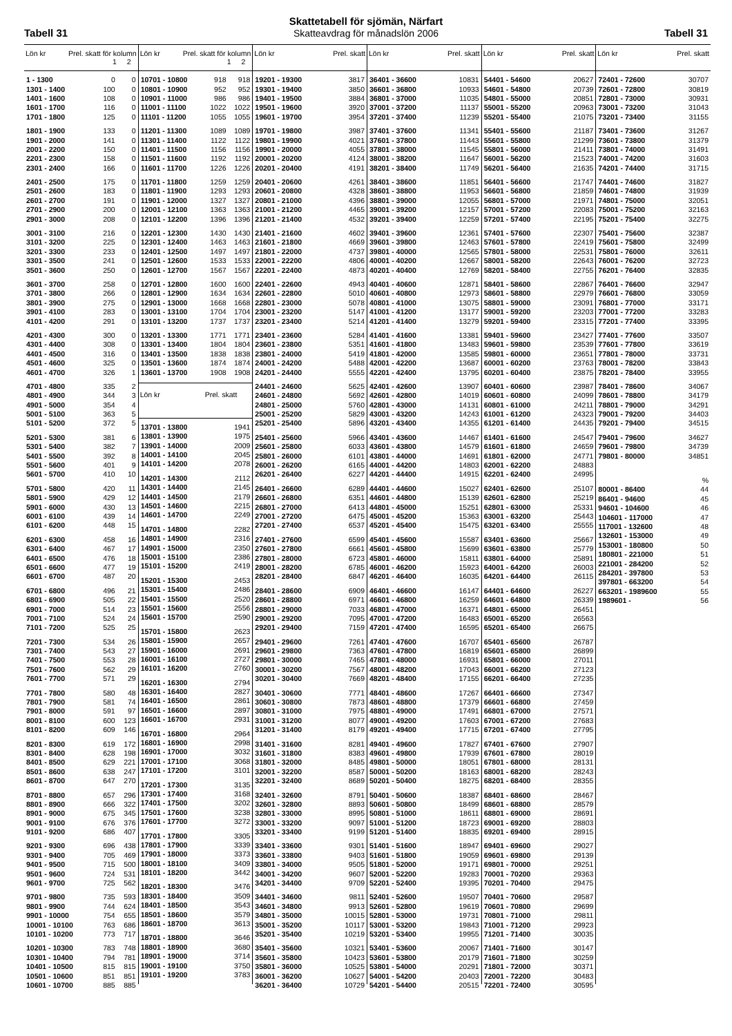Skattetabell för sjömän, Närfart
Tabell 31 Skatteavdrag för månadslön 2006 Tabell 31
Lön kr Prel. skatt för kolumn
1 2
| 1 - 1300 | 0 | 0 |
| 1301 - 1400 | 100 | 0 |
| 1401 - 1600 | 108 | 0 |
| 1601 - 1700 | 116 | 0 |
| 1701 - 1800 | 125 | 0 |
| 1801 - 1900 | 133 | 0 |
| 1901 - 2000 | 141 | 0 |
| 2001 - 2200 | 150 | 0 |
| 2201 - 2300 | 158 | 0 |
| 2301 - 2400 | 166 | 0 |
| 2401 - 2500 | 175 | 0 |
| 2501 - 2600 | 183 | 0 |
| 2601 - 2700 | 191 | 0 |
| 2701 - 2900 | 200 | 0 |
| 2901 - 3000 | 208 | 0 |
| 3001 - 3100 | 216 | 0 |
| 3101 - 3200 | 225 | 0 |
| 3201 - 3300 | 233 | 0 |
| 3301 - 3500 | 241 | 0 |
| 3501 - 3600 | 250 | 0 |
| 3601 - 3700 | 258 | 0 |
| 3701 - 3800 | 266 | 0 |
| 3801 - 3900 | 275 | 0 |
| 3901 - 4100 | 283 | 0 |
| 4101 - 4200 | 291 | 0 |
| 4201 - 4300 | 300 | 0 |
| 4301 - 4400 | 308 | 0 |
| 4401 - 4500 | 316 | 0 |
| 4501 - 4600 | 325 | 0 |
| 4601 - 4700 | 326 | 1 |
| 4701 - 4800 | 335 | 2 |
| 4801 - 4900 | 344 | 3 |
| 4901 - 5000 | 354 | 4 |
| 5001 - 5100 | 363 | 5 |
| 5101 - 5200 | 372 | 5 |
| 5201 - 5300 | 381 | 6 |
| 5301 - 5400 | 382 | 7 |
| 5401 - 5500 | 392 | 8 |
| 5501 - 5600 | 401 | 9 |
| 5601 - 5700 | 410 | 10 |
| 5701 - 5800 | 420 | 11 |
| 5801 - 5900 | 429 | 12 |
| 5901 - 6000 | 430 | 13 |
| 6001 - 6100 | 439 | 14 |
| 6101 - 6200 | 448 | 15 |
| 6201 - 6300 | 458 | 16 |
| 6301 - 6400 | 467 | 17 |
| 6401 - 6500 | 476 | 18 |
| 6501 - 6600 | 477 | 19 |
| 6601 - 6700 | 487 | 20 |
| 6701 - 6800 | 496 | 21 |
| 6801 - 6900 | 505 | 22 |
| 6901 - 7000 | 514 | 23 |
| 7001 - 7100 | 524 | 24 |
| 7101 - 7200 | 525 | 25 |
| 7201 - 7300 | 534 | 26 |
| 7301 - 7400 | 543 | 27 |
| 7401 - 7500 | 553 | 28 |
| 7501 - 7600 | 562 | 29 |
| 7601 - 7700 | 571 | 29 |
| 7701 - 7800 | 580 | 48 |
| 7801 - 7900 | 581 | 74 |
| 7901 - 8000 | 591 | 97 |
| 8001 - 8100 | 600 | 123 |
| 8101 - 8200 | 609 | 146 |
| 8201 - 8300 | 619 | 172 |
| 8301 - 8400 | 628 | 198 |
| 8401 - 8500 | 629 | 221 |
| 8501 - 8600 | 638 | 247 |
| 8601 - 8700 | 647 | 270 |
| 8701 - 8800 | 657 | 296 |
| 8801 - 8900 | 666 | 322 |
| 8901 - 9000 | 675 | 345 |
| 9001 - 9100 | 676 | 376 |
| 9101 - 9200 | 686 | 407 |
| 9201 - 9300 | 696 | 438 |
| 9301 - 9400 | 705 | 469 |
| 9401 - 9500 | 715 | 500 |
| 9501 - 9600 | 724 | 531 |
| 9601 - 9700 | 725 | 562 |
| 9701 - 9800 | 735 | 593 |
| 9801 - 9900 | 744 | 624 |
| 9901 - 10000 | 754 | 655 |
| 10001 - 10100 | 763 | 686 |
| 10101 - 10200 | 773 | 717 |
| 10201 - 10300 | 783 | 748 |
| 10301 - 10400 | 794 | 781 |
| 10401 - 10500 | 815 | 815 |
| 10501 - 10600 | 851 | 851 |
| 10601 - 10700 | 885 | 885 |
Lön kr Prel. skatt för kolumn
1 2
| 10701 - 10800 | 918 | 918 |
| 10801 - 10900 | 952 | 952 |
| 10901 - 11000 | 986 | 986 |
| 11001 - 11100 | 1022 | 1022 |
| 11101 - 11200 | 1055 | 1055 |
| 11201 - 11300 | 1089 | 1089 |
| 11301 - 11400 | 1122 | 1122 |
| 11401 - 11500 | 1156 | 1156 |
| 11501 - 11600 | 1192 | 1192 |
| 11601 - 11700 | 1226 | 1226 |
| 11701 - 11800 | 1259 | 1259 |
| 11801 - 11900 | 1293 | 1293 |
| 11901 - 12000 | 1327 | 1327 |
| 12001 - 12100 | 1363 | 1363 |
| 12101 - 12200 | 1396 | 1396 |
| 12201 - 12300 | 1430 | 1430 |
| 12301 - 12400 | 1463 | 1463 |
| 12401 - 12500 | 1497 | 1497 |
| 12501 - 12600 | 1533 | 1533 |
| 12601 - 12700 | 1567 | 1567 |
| 12701 - 12800 | 1600 | 1600 |
| 12801 - 12900 | 1634 | 1634 |
| 12901 - 13000 | 1668 | 1668 |
| 13001 - 13100 | 1704 | 1704 |
| 13101 - 13200 | 1737 | 1737 |
| 13201 - 13300 | 1771 | 1771 |
| 13301 - 13400 | 1804 | 1804 |
| 13401 - 13500 | 1838 | 1838 |
| 13501 - 13600 | 1874 | 1874 |
| 13601 - 13700 | 1908 | 1908 |
Lön kr Prel. skatt
| 13701 - 13800 | 1941 |
| 13801 - 13900 | 1975 |
| 13901 - 14000 | 2009 |
| 14001 - 14100 | 2045 |
| 14101 - 14200 | 2078 |
| 14201 - 14300 | 2112 |
| 14301 - 14400 | 2145 |
| 14401 - 14500 | 2179 |
| 14501 - 14600 | 2215 |
| 14601 - 14700 | 2249 |
| 14701 - 14800 | 2282 |
| 14801 - 14900 | 2316 |
| 14901 - 15000 | 2350 |
| 15001 - 15100 | 2386 |
| 15101 - 15200 | 2419 |
| 15201 - 15300 | 2453 |
| 15301 - 15400 | 2486 |
| 15401 - 15500 | 2520 |
| 15501 - 15600 | 2556 |
| 15601 - 15700 | 2590 |
| 15701 - 15800 | 2623 |
| 15801 - 15900 | 2657 |
| 15901 - 16000 | 2691 |
| 16001 - 16100 | 2727 |
| 16101 - 16200 | 2760 |
| 16201 - 16300 | 2794 |
| 16301 - 16400 | 2827 |
| 16401 - 16500 | 2861 |
| 16501 - 16600 | 2897 |
| 16601 - 16700 | 2931 |
| 16701 - 16800 | 2964 |
| 16801 - 16900 | 2998 |
| 16901 - 17000 | 3032 |
| 17001 - 17100 | 3068 |
| 17101 - 17200 | 3101 |
| 17201 - 17300 | 3135 |
| 17301 - 17400 | 3168 |
| 17401 - 17500 | 3202 |
| 17501 - 17600 | 3238 |
| 17601 - 17700 | 3272 |
| 17701 - 17800 | 3305 |
| 17801 - 17900 | 3339 |
| 17901 - 18000 | 3373 |
| 18001 - 18100 | 3409 |
| 18101 - 18200 | 3442 |
| 18201 - 18300 | 3476 |
| 18301 - 18400 | 3509 |
| 18401 - 18500 | 3543 |
| 18501 - 18600 | 3579 |
| 18601 - 18700 | 3613 |
| 18701 - 18800 | 3646 |
| 18801 - 18900 | 3680 |
| 18901 - 19000 | 3714 |
| 19001 - 19100 | 3750 |
| 19101 - 19200 | 3783 |
Lön kr Prel. skatt
| 19201 - 19300 | 3817 |
| 19301 - 19400 | 3850 |
| 19401 - 19500 | 3884 |
| 19501 - 19600 | 3920 |
| 19601 - 19700 | 3954 |
| 19701 - 19800 | 3987 |
| 19801 - 19900 | 4021 |
| 19901 - 20000 | 4055 |
| 20001 - 20200 | 4124 |
| 20201 - 20400 | 4191 |
| 20401 - 20600 | 4261 |
| 20601 - 20800 | 4328 |
| 20801 - 21000 | 4396 |
| 21001 - 21200 | 4465 |
| 21201 - 21400 | 4532 |
| 21401 - 21600 | 4602 |
| 21601 - 21800 | 4669 |
| 21801 - 22000 | 4737 |
| 22001 - 22200 | 4806 |
| 22201 - 22400 | 4873 |
| 22401 - 22600 | 4943 |
| 22601 - 22800 | 5010 |
| 22801 - 23000 | 5078 |
| 23001 - 23200 | 5147 |
| 23201 - 23400 | 5214 |
| 23401 - 23600 | 5284 |
| 23601 - 23800 | 5351 |
| 23801 - 24000 | 5419 |
| 24001 - 24200 | 5488 |
| 24201 - 24400 | 5555 |
| 24401 - 24600 | 5625 |
| 24601 - 24800 | 5692 |
| 24801 - 25000 | 5760 |
| 25001 - 25200 | 5829 |
| 25201 - 25400 | 5896 |
| 25401 - 25600 | 5966 |
| 25601 - 25800 | 6033 |
| 25801 - 26000 | 6101 |
| 26001 - 26200 | 6165 |
| 26201 - 26400 | 6227 |
| 26401 - 26600 | 6289 |
| 26601 - 26800 | 6351 |
| 26801 - 27000 | 6413 |
| 27001 - 27200 | 6475 |
| 27201 - 27400 | 6537 |
| 27401 - 27600 | 6599 |
| 27601 - 27800 | 6661 |
| 27801 - 28000 | 6723 |
| 28001 - 28200 | 6785 |
| 28201 - 28400 | 6847 |
| 28401 - 28600 | 6909 |
| 28601 - 28800 | 6971 |
| 28801 - 29000 | 7033 |
| 29001 - 29200 | 7095 |
| 29201 - 29400 | 7159 |
| 29401 - 29600 | 7261 |
| 29601 - 29800 | 7363 |
| 29801 - 30000 | 7465 |
| 30001 - 30200 | 7567 |
| 30201 - 30400 | 7669 |
| 30401 - 30600 | 7771 |
| 30601 - 30800 | 7873 |
| 30801 - 31000 | 7975 |
| 31001 - 31200 | 8077 |
| 31201 - 31400 | 8179 |
| 31401 - 31600 | 8281 |
| 31601 - 31800 | 8383 |
| 31801 - 32000 | 8485 |
| 32001 - 32200 | 8587 |
| 32201 - 32400 | 8689 |
| 32401 - 32600 | 8791 |
| 32601 - 32800 | 8893 |
| 32801 - 33000 | 8995 |
| 33001 - 33200 | 9097 |
| 33201 - 33400 | 9199 |
| 33401 - 33600 | 9301 |
| 33601 - 33800 | 9403 |
| 33801 - 34000 | 9505 |
| 34001 - 34200 | 9607 |
| 34201 - 34400 | 9709 |
| 34401 - 34600 | 9811 |
| 34601 - 34800 | 9913 |
| 34801 - 35000 | 10015 |
| 35001 - 35200 | 10117 |
| 35201 - 35400 | 10219 |
| 35401 - 35600 | 10321 |
| 35601 - 35800 | 10423 |
| 35801 - 36000 | 10525 |
| 36001 - 36200 | 10627 |
| 36201 - 36400 | 10729 |
Lön kr Prel. skatt
| 36401 - 36600 | 10831 |
| 36601 - 36800 | 10933 |
| 36801 - 37000 | 11035 |
| 37001 - 37200 | 11137 |
| 37201 - 37400 | 11239 |
| 37401 - 37600 | 11341 |
| 37601 - 37800 | 11443 |
| 37801 - 38000 | 11545 |
| 38001 - 38200 | 11647 |
| 38201 - 38400 | 11749 |
| 38401 - 38600 | 11851 |
| 38601 - 38800 | 11953 |
| 38801 - 39000 | 12055 |
| 39001 - 39200 | 12157 |
| 39201 - 39400 | 12259 |
| 39401 - 39600 | 12361 |
| 39601 - 39800 | 12463 |
| 39801 - 40000 | 12565 |
| 40001 - 40200 | 12667 |
| 40201 - 40400 | 12769 |
| 40401 - 40600 | 12871 |
| 40601 - 40800 | 12973 |
| 40801 - 41000 | 13075 |
| 41001 - 41200 | 13177 |
| 41201 - 41400 | 13279 |
| 41401 - 41600 | 13381 |
| 41601 - 41800 | 13483 |
| 41801 - 42000 | 13585 |
| 42001 - 42200 | 13687 |
| 42201 - 42400 | 13795 |
| 42401 - 42600 | 13907 |
| 42601 - 42800 | 14019 |
| 42801 - 43000 | 14131 |
| 43001 - 43200 | 14243 |
| 43201 - 43400 | 14355 |
| 43401 - 43600 | 14467 |
| 43601 - 43800 | 14579 |
| 43801 - 44000 | 14691 |
| 44001 - 44200 | 14803 |
| 44201 - 44400 | 14915 |
| 44401 - 44600 | 15027 |
| 44601 - 44800 | 15139 |
| 44801 - 45000 | 15251 |
| 45001 - 45200 | 15363 |
| 45201 - 45400 | 15475 |
| 45401 - 45600 | 15587 |
| 45601 - 45800 | 15699 |
| 45801 - 46000 | 15811 |
| 46001 - 46200 | 15923 |
| 46201 - 46400 | 16035 |
| 46401 - 46600 | 16147 |
| 46601 - 46800 | 16259 |
| 46801 - 47000 | 16371 |
| 47001 - 47200 | 16483 |
| 47201 - 47400 | 16595 |
| 47401 - 47600 | 16707 |
| 47601 - 47800 | 16819 |
| 47801 - 48000 | 16931 |
| 48001 - 48200 | 17043 |
| 48201 - 48400 | 17155 |
| 48401 - 48600 | 17267 |
| 48601 - 48800 | 17379 |
| 48801 - 49000 | 17491 |
| 49001 - 49200 | 17603 |
| 49201 - 49400 | 17715 |
| 49401 - 49600 | 17827 |
| 49601 - 49800 | 17939 |
| 49801 - 50000 | 18051 |
| 50001 - 50200 | 18163 |
| 50201 - 50400 | 18275 |
| 50401 - 50600 | 18387 |
| 50601 - 50800 | 18499 |
| 50801 - 51000 | 18611 |
| 51001 - 51200 | 18723 |
| 51201 - 51400 | 18835 |
| 51401 - 51600 | 18947 |
| 51601 - 51800 | 19059 |
| 51801 - 52000 | 19171 |
| 52001 - 52200 | 19283 |
| 52201 - 52400 | 19395 |
| 52401 - 52600 | 19507 |
| 52601 - 52800 | 19619 |
| 52801 - 53000 | 19731 |
| 53001 - 53200 | 19843 |
| 53201 - 53400 | 19955 |
| 53401 - 53600 | 20067 |
| 53601 - 53800 | 20179 |
| 53801 - 54000 | 20291 |
| 54001 - 54200 | 20403 |
| 54201 - 54400 | 20515 |
Lön kr Prel. skatt
| 54401 - 54600 | 20627 |
| 54601 - 54800 | 20739 |
| 54801 - 55000 | 20851 |
| 55001 - 55200 | 20963 |
| 55201 - 55400 | 21075 |
| 55401 - 55600 | 21187 |
| 55601 - 55800 | 21299 |
| 55801 - 56000 | 21411 |
| 56001 - 56200 | 21523 |
| 56201 - 56400 | 21635 |
| 56401 - 56600 | 21747 |
| 56601 - 56800 | 21859 |
| 56801 - 57000 | 21971 |
| 57001 - 57200 | 22083 |
| 57201 - 57400 | 22195 |
| 57401 - 57600 | 22307 |
| 57601 - 57800 | 22419 |
| 57801 - 58000 | 22531 |
| 58001 - 58200 | 22643 |
| 58201 - 58400 | 22755 |
| 58401 - 58600 | 22867 |
| 58601 - 58800 | 22979 |
| 58801 - 59000 | 23091 |
| 59001 - 59200 | 23203 |
| 59201 - 59400 | 23315 |
| 59401 - 59600 | 23427 |
| 59601 - 59800 | 23539 |
| 59801 - 60000 | 23651 |
| 60001 - 60200 | 23763 |
| 60201 - 60400 | 23875 |
| 60401 - 60600 | 23987 |
| 60601 - 60800 | 24099 |
| 60801 - 61000 | 24211 |
| 61001 - 61200 | 24323 |
| 61201 - 61400 | 24435 |
| 61401 - 61600 | 24547 |
| 61601 - 61800 | 24659 |
| 61801 - 62000 | 24771 |
| 62001 - 62200 | 24883 |
| 62201 - 62400 | 24995 |
| 62401 - 62600 | 25107 |
| 62601 - 62800 | 25219 |
| 62801 - 63000 | 25331 |
| 63001 - 63200 | 25443 |
| 63201 - 63400 | 25555 |
| 63401 - 63600 | 25667 |
| 63601 - 63800 | 25779 |
| 63801 - 64000 | 25891 |
| 64001 - 64200 | 26003 |
| 64201 - 64400 | 26115 |
| 64401 - 64600 | 26227 |
| 64601 - 64800 | 26339 |
| 64801 - 65000 | 26451 |
| 65001 - 65200 | 26563 |
| 65201 - 65400 | 26675 |
| 65401 - 65600 | 26787 |
| 65601 - 65800 | 26899 |
| 65801 - 66000 | 27011 |
| 66001 - 66200 | 27123 |
| 66201 - 66400 | 27235 |
| 66401 - 66600 | 27347 |
| 66601 - 66800 | 27459 |
| 66801 - 67000 | 27571 |
| 67001 - 67200 | 27683 |
| 67201 - 67400 | 27795 |
| 67401 - 67600 | 27907 |
| 67601 - 67800 | 28019 |
| 67801 - 68000 | 28131 |
| 68001 - 68200 | 28243 |
| 68201 - 68400 | 28355 |
| 68401 - 68600 | 28467 |
| 68601 - 68800 | 28579 |
| 68801 - 69000 | 28691 |
| 69001 - 69200 | 28803 |
| 69201 - 69400 | 28915 |
| 69401 - 69600 | 29027 |
| 69601 - 69800 | 29139 |
| 69801 - 70000 | 29251 |
| 70001 - 70200 | 29363 |
| 70201 - 70400 | 29475 |
| 70401 - 70600 | 29587 |
| 70601 - 70800 | 29699 |
| 70801 - 71000 | 29811 |
| 71001 - 71200 | 29923 |
| 71201 - 71400 | 30035 |
| 71401 - 71600 | 30147 |
| 71601 - 71800 | 30259 |
| 71801 - 72000 | 30371 |
| 72001 - 72200 | 30483 |
| 72201 - 72400 | 30595 |
Lön kr Prel. skatt
| 72401 - 72600 | 30707 |
| 72601 - 72800 | 30819 |
| 72801 - 73000 | 30931 |
| 73001 - 73200 | 31043 |
| 73201 - 73400 | 31155 |
| 73401 - 73600 | 31267 |
| 73601 - 73800 | 31379 |
| 73801 - 74000 | 31491 |
| 74001 - 74200 | 31603 |
| 74201 - 74400 | 31715 |
| 74401 - 74600 | 31827 |
| 74601 - 74800 | 31939 |
| 74801 - 75000 | 32051 |
| 75001 - 75200 | 32163 |
| 75201 - 75400 | 32275 |
| 75401 - 75600 | 32387 |
| 75601 - 75800 | 32499 |
| 75801 - 76000 | 32611 |
| 76001 - 76200 | 32723 |
| 76201 - 76400 | 32835 |
| 76401 - 76600 | 32947 |
| 76601 - 76800 | 33059 |
| 76801 - 77000 | 33171 |
| 77001 - 77200 | 33283 |
| 77201 - 77400 | 33395 |
| 77401 - 77600 | 33507 |
| 77601 - 77800 | 33619 |
| 77801 - 78000 | 33731 |
| 78001 - 78200 | 33843 |
| 78201 - 78400 | 33955 |
| 78401 - 78600 | 34067 |
| 78601 - 78800 | 34179 |
| 78801 - 79000 | 34291 |
| 79001 - 79200 | 34403 |
| 79201 - 79400 | 34515 |
| 79401 - 79600 | 34627 |
| 79601 - 79800 | 34739 |
| 79801 - 80000 | 34851 |
| | % |
| 80001 - 86400 | 44 |
| 86401 - 94600 | 45 |
| 94601 - 104600 | 46 |
| 104601 - 117000 | 47 |
| 117001 - 132600 | 48 |
| 132601 - 153000 | 49 |
| 153001 - 180800 | 50 |
| 180801 - 221000 | 51 |
| 221001 - 284200 | 52 |
| 284201 - 397800 | 53 |
| 397801 - 663200 | 54 |
| 663201 - 1989600 | 55 |
| 1989601 - | 56 |